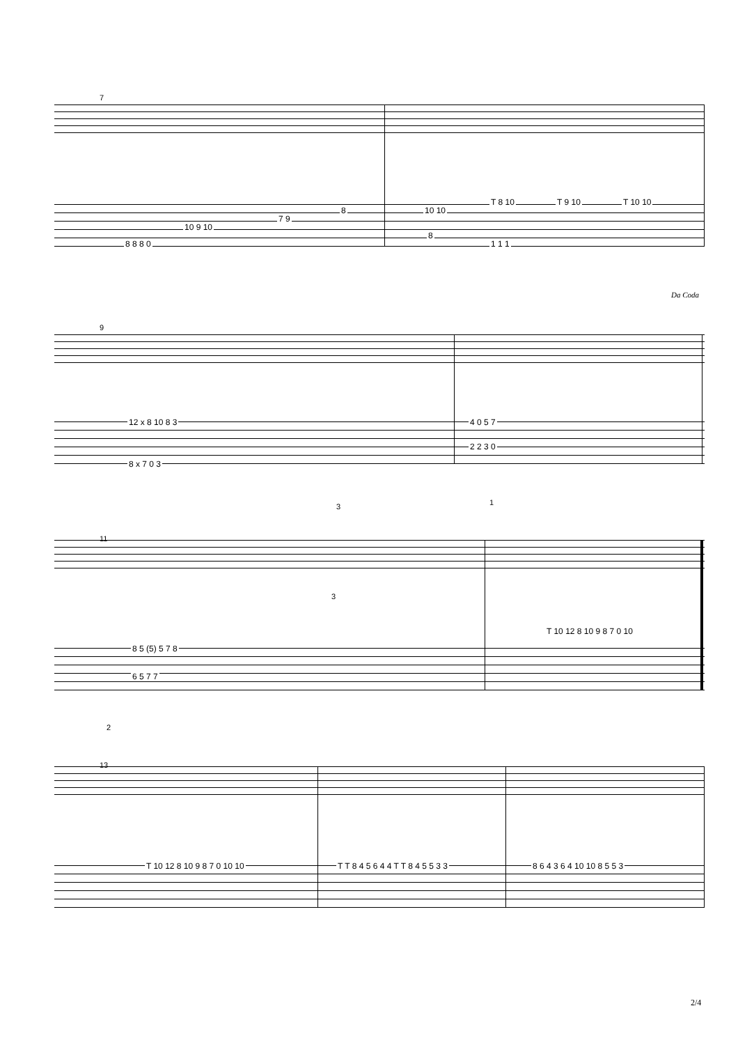7
8
7 9
10 9 10
8 8 8 0
10 10
T 8 10 T 9 10 T 10 10
8
1 1 1
Da Coda
9
12 x 8 10 8 3
8 x 7 0 3
4 0 5 7
2 2 3 0
11
1 3
3
8 5 (5) 5 7 8
6 5 7 7
T 10 12 8 10 9 8 7 0 10
13
2
T 10 12 8 10 9 8 7 0 10 10 T T 8 4 5 6 4 4 T T 8 4 5 5 3 3 8 6 4 3 6 4 10 10 8 5 5 3
2/4